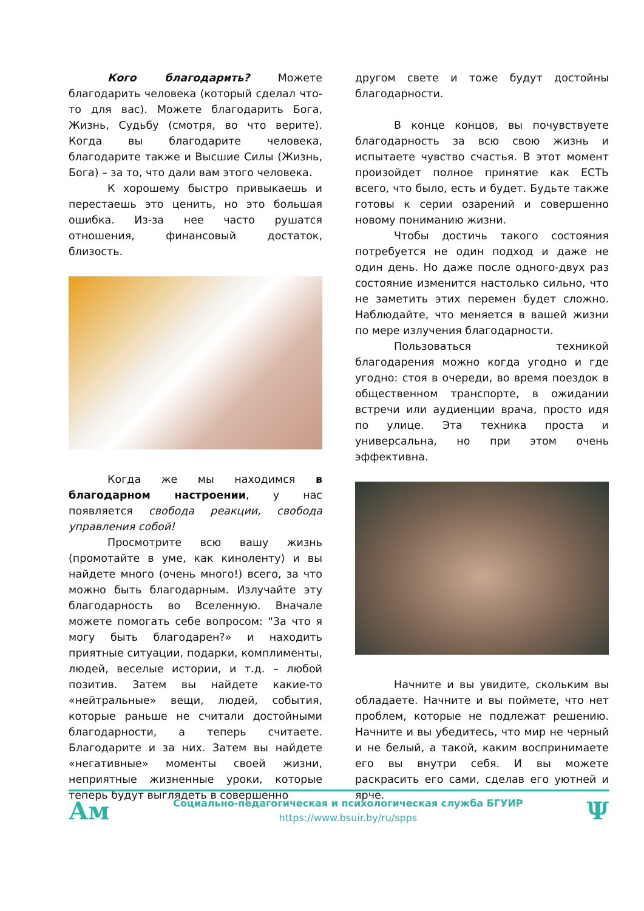Кого благодарить? Можете благодарить человека (который сделал что-то для вас). Можете благодарить Бога, Жизнь, Судьбу (смотря, во что верите). Когда вы благодарите человека, благодарите также и Высшие Силы (Жизнь, Бога) – за то, что дали вам этого человека.
К хорошему быстро привыкаешь и перестаешь это ценить, но это большая ошибка. Из-за нее часто рушатся отношения, финансовый достаток, близость.
Когда же мы находимся в благодарном настроении, у нас появляется свобода реакции, свобода управления собой!
Просмотрите всю вашу жизнь (промотайте в уме, как киноленту) и вы найдете много (очень много!) всего, за что можно быть благодарным. Излучайте эту благодарность во Вселенную. Вначале можете помогать себе вопросом: "За что я могу быть благодарен?» и находить приятные ситуации, подарки, комплименты, людей, веселые истории, и т.д. – любой позитив. Затем вы найдете какие-то «нейтральные» вещи, людей, события, которые раньше не считали достойными благодарности, а теперь считаете. Благодарите и за них. Затем вы найдете «негативные» моменты своей жизни, неприятные жизненные уроки, которые теперь будут выглядеть в совершенно
другом свете и тоже будут достойны благодарности.
В конце концов, вы почувствуете благодарность за всю свою жизнь и испытаете чувство счастья. В этот момент произойдет полное принятие как ЕСТЬ всего, что было, есть и будет. Будьте также готовы к серии озарений и совершенно новому пониманию жизни.
Чтобы достичь такого состояния потребуется не один подход и даже не один день. Но даже после одного-двух раз состояние изменится настолько сильно, что не заметить этих перемен будет сложно. Наблюдайте, что меняется в вашей жизни по мере излучения благодарности.
Пользоваться техникой благодарения можно когда угодно и где угодно: стоя в очереди, во время поездок в общественном транспорте, в ожидании встречи или аудиенции врача, просто идя по улице. Эта техника проста и универсальна, но при этом очень эффективна.
Начните и вы увидите, скольким вы обладаете. Начните и вы поймете, что нет проблем, которые не подлежат решению. Начните и вы убедитесь, что мир не черный и не белый, а такой, каким воспринимаете его вы внутри себя. И вы можете раскрасить его сами, сделав его уютней и ярче.
Ам
Социально-педагогическая и психологическая служба БГУИР
https://www.bsuir.by/ru/spps
Ψ